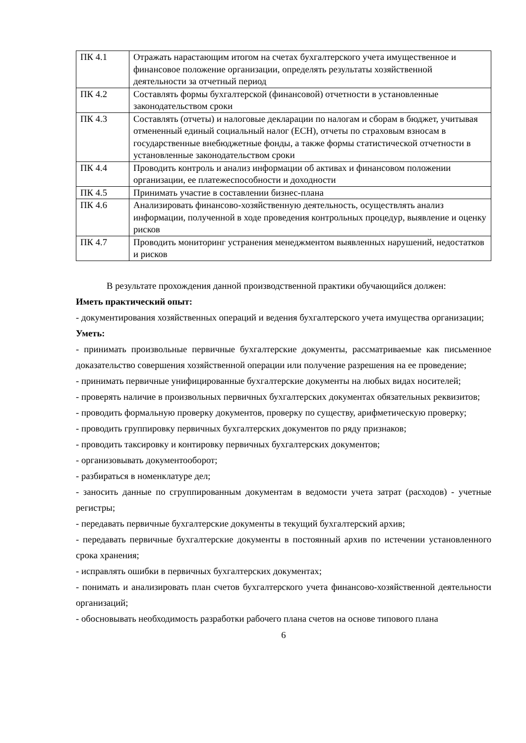| ПК 4.1 | Отражать нарастающим итогом на счетах бухгалтерского учета имущественное и финансовое положение организации, определять результаты хозяйственной деятельности за отчетный период |
| ПК 4.2 | Составлять формы бухгалтерской (финансовой) отчетности в установленные законодательством сроки |
| ПК 4.3 | Составлять (отчеты) и налоговые декларации по налогам и сборам в бюджет, учитывая отмененный единый социальный налог (ЕСН), отчеты по страховым взносам в государственные внебюджетные фонды, а также формы статистической отчетности в установленные законодательством сроки |
| ПК 4.4 | Проводить контроль и анализ информации об активах и финансовом положении организации, ее платежеспособности и доходности |
| ПК 4.5 | Принимать участие в составлении бизнес-плана |
| ПК 4.6 | Анализировать финансово-хозяйственную деятельность, осуществлять анализ информации, полученной в ходе проведения контрольных процедур, выявление и оценку рисков |
| ПК 4.7 | Проводить мониторинг устранения менеджментом выявленных нарушений, недостатков и рисков |
В результате прохождения данной производственной практики обучающийся должен:
Иметь практический опыт:
- документирования хозяйственных операций и ведения бухгалтерского учета имущества организации;
Уметь:
- принимать произвольные первичные бухгалтерские документы, рассматриваемые как письменное доказательство совершения хозяйственной операции или получение разрешения на ее проведение;
- принимать первичные унифицированные бухгалтерские документы на любых видах носителей;
- проверять наличие в произвольных первичных бухгалтерских документах обязательных реквизитов;
- проводить формальную проверку документов, проверку по существу, арифметическую проверку;
- проводить группировку первичных бухгалтерских документов по ряду признаков;
- проводить таксировку и контировку первичных бухгалтерских документов;
- организовывать документооборот;
- разбираться в номенклатуре дел;
- заносить данные по сгруппированным документам в ведомости учета затрат (расходов) - учетные регистры;
- передавать первичные бухгалтерские документы в текущий бухгалтерский архив;
- передавать первичные бухгалтерские документы в постоянный архив по истечении установленного срока хранения;
- исправлять ошибки в первичных бухгалтерских документах;
- понимать и анализировать план счетов бухгалтерского учета финансово-хозяйственной деятельности организаций;
- обосновывать необходимость разработки рабочего плана счетов на основе типового плана
6